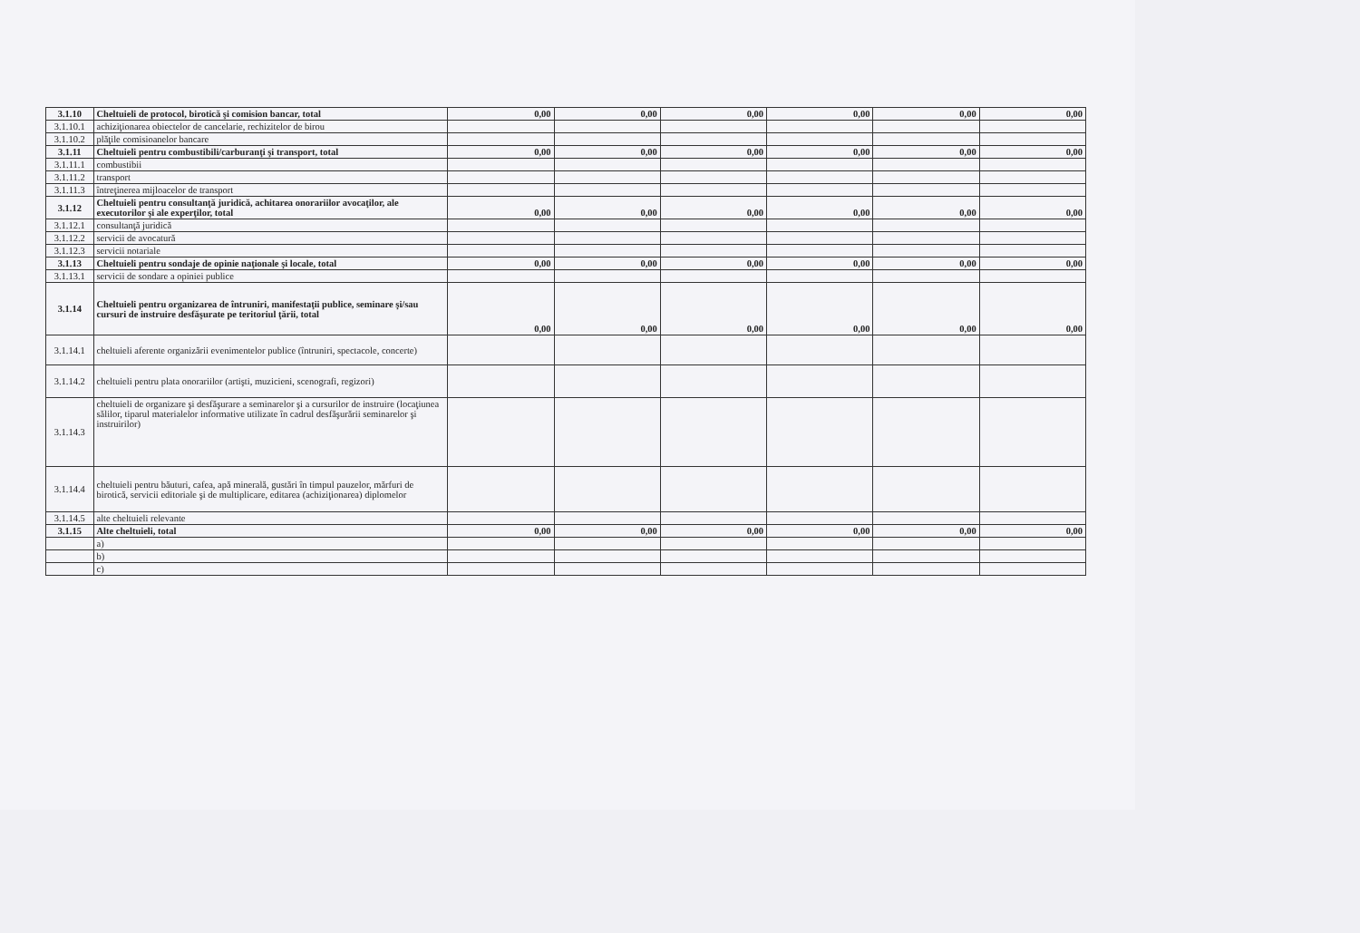| 3.1.10 | Cheltuieli de protocol, birotică şi comision bancar, total | 0,00 | 0,00 | 0,00 | 0,00 | 0,00 | 0,00 |
| 3.1.10.1 | achiziţionarea obiectelor de cancelarie, rechizitelor de birou | | | | | | |
| 3.1.10.2 | plăţile comisioanelor bancare | | | | | | |
| 3.1.11 | Cheltuieli pentru combustibili/carburanţi şi transport, total | 0,00 | 0,00 | 0,00 | 0,00 | 0,00 | 0,00 |
| 3.1.11.1 | combustibii | | | | | | |
| 3.1.11.2 | transport | | | | | | |
| 3.1.11.3 | întreţinerea mijloacelor de transport | | | | | | |
| 3.1.12 | Cheltuieli pentru consultanţă juridică, achitarea onorariilor avocaţilor, ale executorilor şi ale experţilor, total | 0,00 | 0,00 | 0,00 | 0,00 | 0,00 | 0,00 |
| 3.1.12.1 | consultanţă juridică | | | | | | |
| 3.1.12.2 | servicii de avocatură | | | | | | |
| 3.1.12.3 | servicii notariale | | | | | | |
| 3.1.13 | Cheltuieli pentru sondaje de opinie naţionale şi locale, total | 0,00 | 0,00 | 0,00 | 0,00 | 0,00 | 0,00 |
| 3.1.13.1 | servicii de sondare a opiniei publice | | | | | | |
| 3.1.14 | Cheltuieli pentru organizarea de întruniri, manifestaţii publice, seminare şi/sau cursuri de instruire desfăşurate pe teritoriul ţării, total | 0,00 | 0,00 | 0,00 | 0,00 | 0,00 | 0,00 |
| 3.1.14.1 | cheltuieli aferente organizării evenimentelor publice (întruniri, spectacole, concerte) | | | | | | |
| 3.1.14.2 | cheltuieli pentru plata onorariilor (artişti, muzicieni, scenografi, regizori) | | | | | | |
| 3.1.14.3 | cheltuieli de organizare şi desfăşurare a seminarelor şi a cursurilor de instruire (locaţiunea sălilor, tiparul materialelor informative utilizate în cadrul desfăşurării seminarelor şi instruirilor) | | | | | | |
| 3.1.14.4 | cheltuieli pentru băuturi, cafea, apă minerală, gustări în timpul pauzelor, mărfuri de birotică, servicii editoriale şi de multiplicare, editarea (achiziţionarea) diplomelor | | | | | | |
| 3.1.14.5 | alte cheltuieli relevante | | | | | | |
| 3.1.15 | Alte cheltuieli, total | 0,00 | 0,00 | 0,00 | 0,00 | 0,00 | 0,00 |
| | a) | | | | | | |
| | b) | | | | | | |
| | c) | | | | | | |